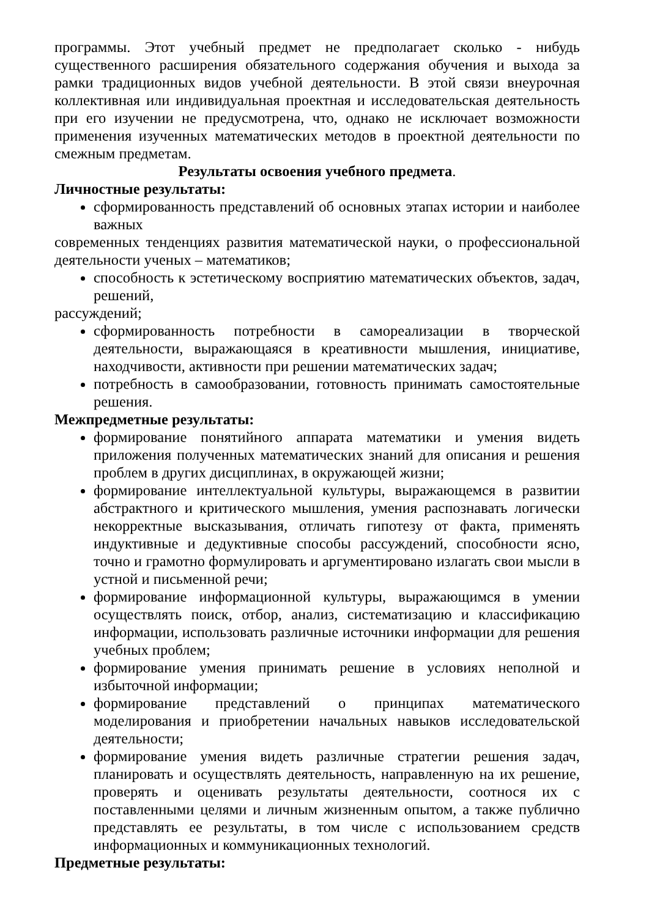программы. Этот учебный предмет не предполагает сколько - нибудь существенного расширения обязательного содержания обучения и выхода за рамки традиционных видов учебной деятельности. В этой связи внеурочная коллективная или индивидуальная проектная и исследовательская деятельность при его изучении не предусмотрена, что, однако не исключает возможности применения изученных математических методов в проектной деятельности по смежным предметам.
Результаты освоения учебного предмета.
Личностные результаты:
сформированность представлений об основных этапах истории и наиболее важных
современных тенденциях развития математической науки, о профессиональной деятельности ученых – математиков;
способность к эстетическому восприятию математических объектов, задач, решений,
рассуждений;
сформированность потребности в самореализации в творческой деятельности, выражающаяся в креативности мышления, инициативе, находчивости, активности при решении математических задач;
потребность в самообразовании, готовность принимать самостоятельные решения.
Межпредметные результаты:
формирование понятийного аппарата математики и умения видеть приложения полученных математических знаний для описания и решения проблем в других дисциплинах, в окружающей жизни;
формирование интеллектуальной культуры, выражающемся в развитии абстрактного и критического мышления, умения распознавать логически некорректные высказывания, отличать гипотезу от факта, применять индуктивные и дедуктивные способы рассуждений, способности ясно, точно и грамотно формулировать и аргументировано излагать свои мысли в устной и письменной речи;
формирование информационной культуры, выражающимся в умении осуществлять поиск, отбор, анализ, систематизацию и классификацию информации, использовать различные источники информации для решения учебных проблем;
формирование умения принимать решение в условиях неполной и избыточной информации;
формирование представлений о принципах математического моделирования и приобретении начальных навыков исследовательской деятельности;
формирование умения видеть различные стратегии решения задач, планировать и осуществлять деятельность, направленную на их решение, проверять и оценивать результаты деятельности, соотнося их с поставленными целями и личным жизненным опытом, а также публично представлять ее результаты, в том числе с использованием средств информационных и коммуникационных технологий.
Предметные результаты: